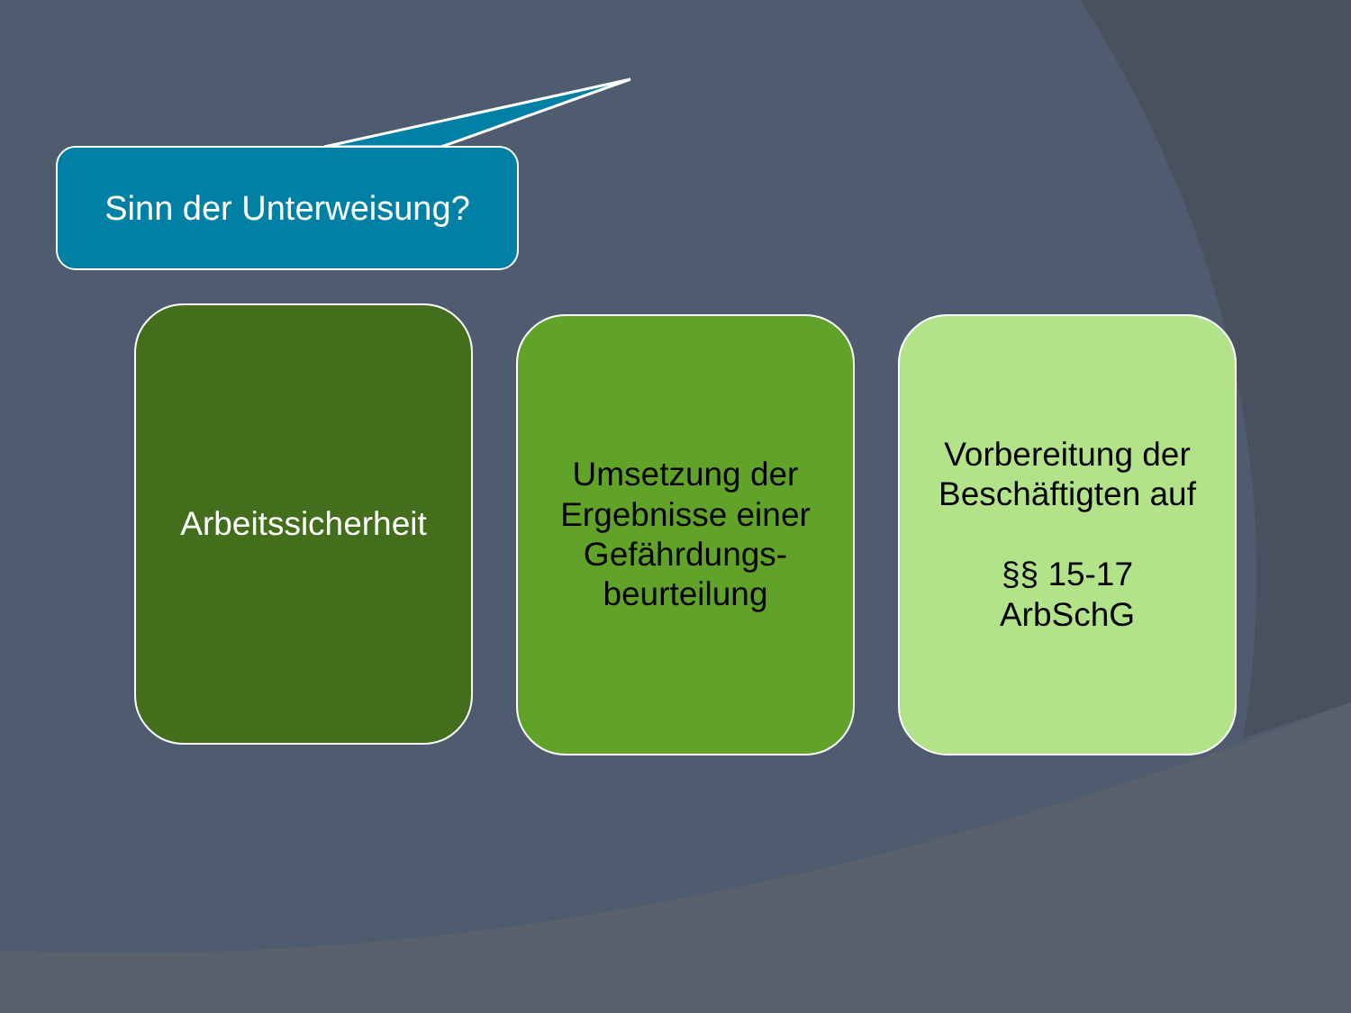Sinn der Unterweisung?
Arbeitssicherheit
Umsetzung der
Ergebnisse einer
Gefährdungs-
beurteilung
Vorbereitung der
Beschäftigten auf
§§ 15-17
ArbSchG